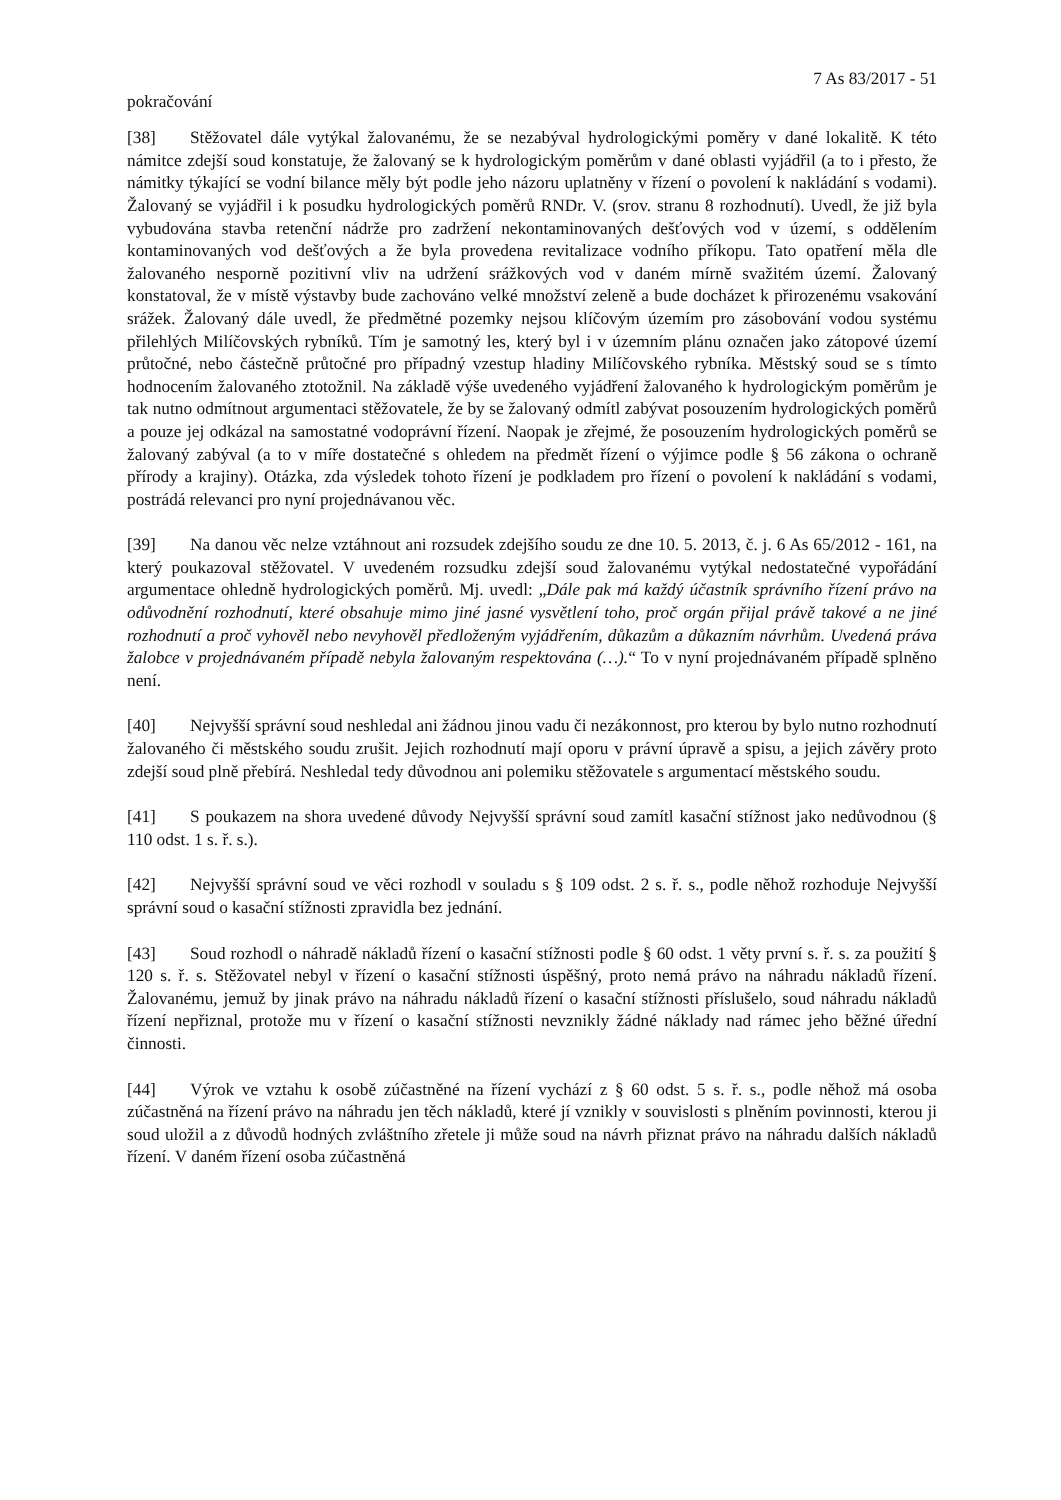7 As 83/2017 - 51
pokračování
[38] Stěžovatel dále vytýkal žalovanému, že se nezabýval hydrologickými poměry v dané lokalitě. K této námitce zdejší soud konstatuje, že žalovaný se k hydrologickým poměrům v dané oblasti vyjádřil (a to i přesto, že námitky týkající se vodní bilance měly být podle jeho názoru uplatněny v řízení o povolení k nakládání s vodami). Žalovaný se vyjádřil i k posudku hydrologických poměrů RNDr. V. (srov. stranu 8 rozhodnutí). Uvedl, že již byla vybudována stavba retenční nádrže pro zadržení nekontaminovaných dešťových vod v území, s oddělením kontaminovaných vod dešťových a že byla provedena revitalizace vodního příkopu. Tato opatření měla dle žalovaného nesporně pozitivní vliv na udržení srážkových vod v daném mírně svažitém území. Žalovaný konstatoval, že v místě výstavby bude zachováno velké množství zeleně a bude docházet k přirozenému vsakování srážek. Žalovaný dále uvedl, že předmětné pozemky nejsou klíčovým územím pro zásobování vodou systému přilehlých Milíčovských rybníků. Tím je samotný les, který byl i v územním plánu označen jako zátopové území průtočné, nebo částečně průtočné pro případný vzestup hladiny Milíčovského rybníka. Městský soud se s tímto hodnocením žalovaného ztotožnil. Na základě výše uvedeného vyjádření žalovaného k hydrologickým poměrům je tak nutno odmítnout argumentaci stěžovatele, že by se žalovaný odmítl zabývat posouzením hydrologických poměrů a pouze jej odkázal na samostatné vodoprávní řízení. Naopak je zřejmé, že posouzením hydrologických poměrů se žalovaný zabýval (a to v míře dostatečné s ohledem na předmět řízení o výjimce podle § 56 zákona o ochraně přírody a krajiny). Otázka, zda výsledek tohoto řízení je podkladem pro řízení o povolení k nakládání s vodami, postrádá relevanci pro nyní projednávanou věc.
[39] Na danou věc nelze vztáhnout ani rozsudek zdejšího soudu ze dne 10. 5. 2013, č. j. 6 As 65/2012 - 161, na který poukazoval stěžovatel. V uvedeném rozsudku zdejší soud žalovanému vytýkal nedostatečné vypořádání argumentace ohledně hydrologických poměrů. Mj. uvedl: „Dále pak má každý účastník správního řízení právo na odůvodnění rozhodnutí, které obsahuje mimo jiné jasné vysvětlení toho, proč orgán přijal právě takové a ne jiné rozhodnutí a proč vyhověl nebo nevyhověl předloženým vyjádřením, důkazům a důkazním návrhům. Uvedená práva žalobce v projednávaném případě nebyla žalovaným respektována (…).“ To v nyní projednávaném případě splněno není.
[40] Nejvyšší správní soud neshledal ani žádnou jinou vadu či nezákonnost, pro kterou by bylo nutno rozhodnutí žalovaného či městského soudu zrušit. Jejich rozhodnutí mají oporu v právní úpravě a spisu, a jejich závěry proto zdejší soud plně přebírá. Neshledal tedy důvodnou ani polemiku stěžovatele s argumentací městského soudu.
[41] S poukazem na shora uvedené důvody Nejvyšší správní soud zamítl kasační stížnost jako nedůvodnou (§ 110 odst. 1 s. ř. s.).
[42] Nejvyšší správní soud ve věci rozhodl v souladu s § 109 odst. 2 s. ř. s., podle něhož rozhoduje Nejvyšší správní soud o kasační stížnosti zpravidla bez jednání.
[43] Soud rozhodl o náhradě nákladů řízení o kasační stížnosti podle § 60 odst. 1 věty první s. ř. s. za použití § 120 s. ř. s. Stěžovatel nebyl v řízení o kasační stížnosti úspěšný, proto nemá právo na náhradu nákladů řízení. Žalovanému, jemuž by jinak právo na náhradu nákladů řízení o kasační stížnosti příslušelo, soud náhradu nákladů řízení nepřiznal, protože mu v řízení o kasační stížnosti nevznikly žádné náklady nad rámec jeho běžné úřední činnosti.
[44] Výrok ve vztahu k osobě zúčastněné na řízení vychází z § 60 odst. 5 s. ř. s., podle něhož má osoba zúčastněná na řízení právo na náhradu jen těch nákladů, které jí vznikly v souvislosti s plněním povinnosti, kterou ji soud uložil a z důvodů hodných zvláštního zřetele ji může soud na návrh přiznat právo na náhradu dalších nákladů řízení. V daném řízení osoba zúčastněná